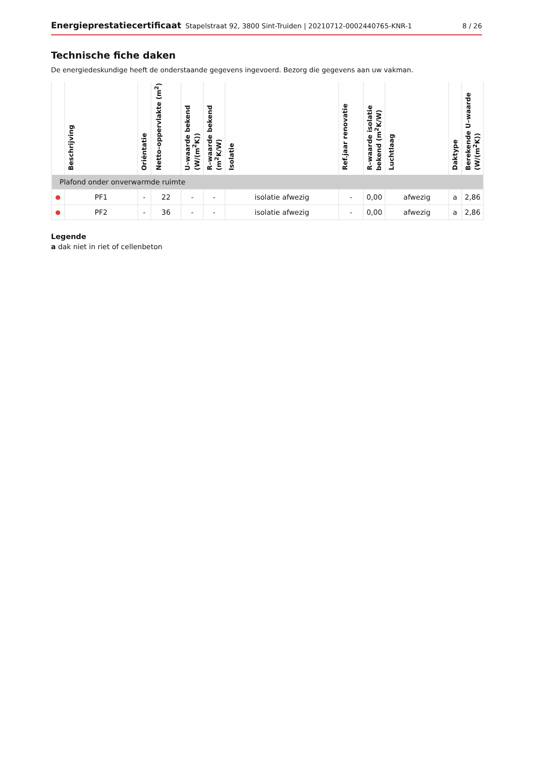Energieprestatiecertificaat Stapelstraat 92, 3800 Sint-Truiden | 20210712-0002440765-KNR-1 8 / 26
Technische fiche daken
De energiedeskundige heeft de onderstaande gegevens ingevoerd. Bezorg die gegevens aan uw vakman.
| | Beschrijving | Oriëntatie | Netto–oppervlakte (m<sup>2</sup>) | U–waarde bekend (W/(m<sup>2</sup>K)) | R–waarde bekend (m<sup>2</sup>K/W) | Isolatie | Ref.jaar renovatie | R–waarde isolatie bekend (m<sup>2</sup>K/W) | Luchtlaag | Daktype | Berekende U–waarde (W/(m<sup>2</sup>K)) |
| --- | --- | --- | --- | --- | --- | --- | --- | --- | --- | --- | --- |
| Plafond onder onverwarmde ruimte | | | | | | | | | | | |
| ● | PF1 | - | 22 | - | - | isolatie afwezig | - | 0,00 | afwezig | a | 2,86 |
| ● | PF2 | - | 36 | - | - | isolatie afwezig | - | 0,00 | afwezig | a | 2,86 |
Legende
a dak niet in riet of cellenbeton